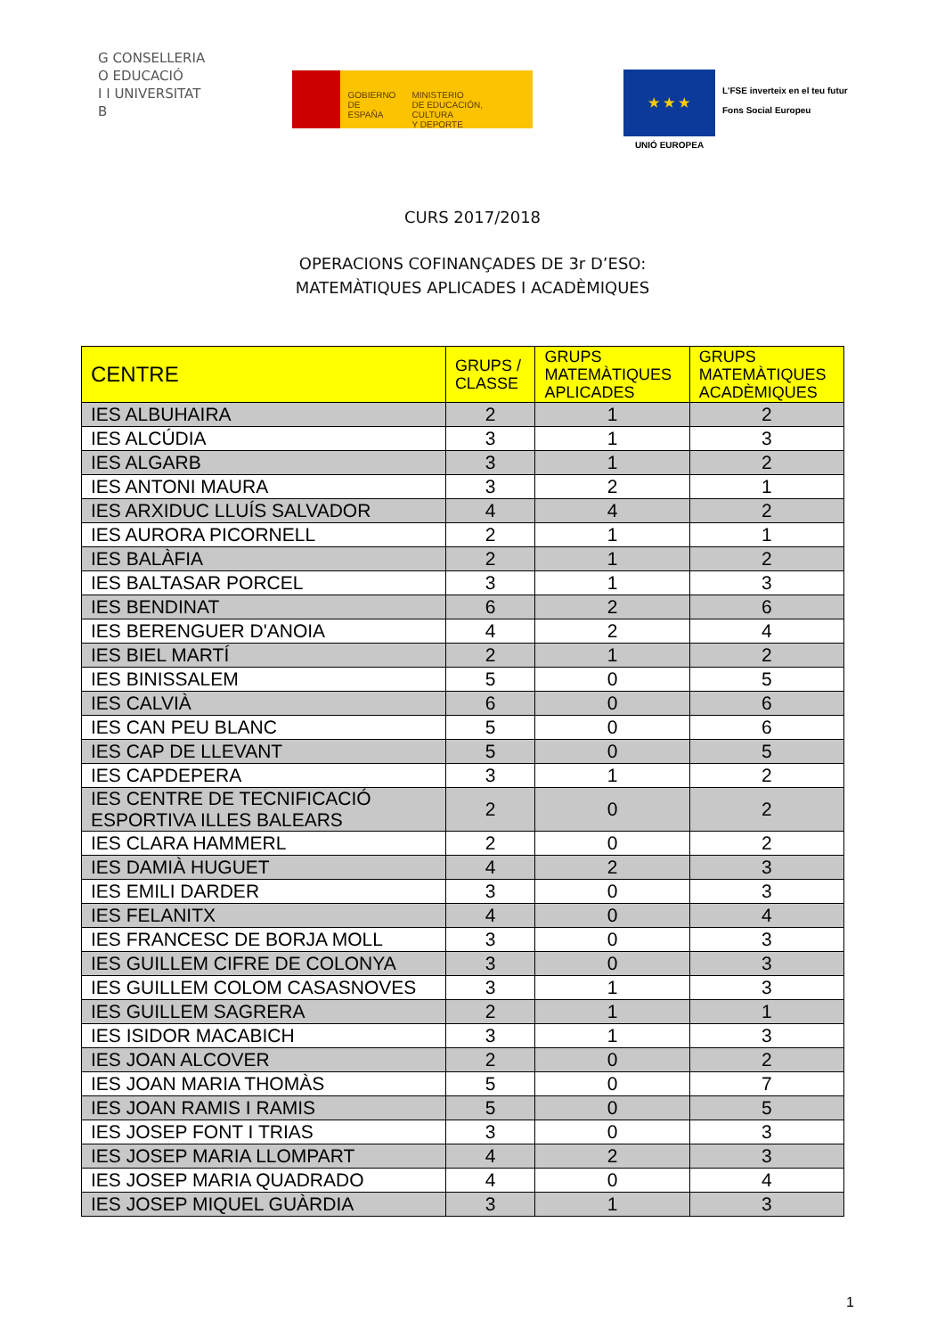G CONSELLERIA
O EDUCACIÓ
I I UNIVERSITAT
B
GOBIERNO
DE ESPAÑA
MINISTERIO
DE EDUCACIÓN, CULTURA
Y DEPORTE
★ ★ ★
UNIÓ EUROPEA
L'FSE inverteix en el teu futur
Fons Social Europeu
CURS 2017/2018
OPERACIONS COFINANÇADES DE 3r D’ESO:
MATEMÀTIQUES APLICADES I ACADÈMIQUES
| CENTRE | GRUPS / CLASSE | GRUPS MATEMÀTIQUES APLICADES | GRUPS MATEMÀTIQUES ACADÈMIQUES |
| --- | --- | --- | --- |
| IES ALBUHAIRA | 2 | 1 | 2 |
| IES ALCÚDIA | 3 | 1 | 3 |
| IES ALGARB | 3 | 1 | 2 |
| IES ANTONI MAURA | 3 | 2 | 1 |
| IES ARXIDUC LLUÍS SALVADOR | 4 | 4 | 2 |
| IES AURORA PICORNELL | 2 | 1 | 1 |
| IES BALÀFIA | 2 | 1 | 2 |
| IES BALTASAR PORCEL | 3 | 1 | 3 |
| IES BENDINAT | 6 | 2 | 6 |
| IES BERENGUER D'ANOIA | 4 | 2 | 4 |
| IES BIEL MARTÍ | 2 | 1 | 2 |
| IES BINISSALEM | 5 | 0 | 5 |
| IES CALVIÀ | 6 | 0 | 6 |
| IES CAN PEU BLANC | 5 | 0 | 6 |
| IES CAP DE LLEVANT | 5 | 0 | 5 |
| IES CAPDEPERA | 3 | 1 | 2 |
| IES CENTRE DE TECNIFICACIÓ ESPORTIVA ILLES BALEARS | 2 | 0 | 2 |
| IES CLARA HAMMERL | 2 | 0 | 2 |
| IES DAMIÀ HUGUET | 4 | 2 | 3 |
| IES EMILI DARDER | 3 | 0 | 3 |
| IES FELANITX | 4 | 0 | 4 |
| IES FRANCESC DE BORJA MOLL | 3 | 0 | 3 |
| IES GUILLEM CIFRE DE COLONYA | 3 | 0 | 3 |
| IES GUILLEM COLOM CASASNOVES | 3 | 1 | 3 |
| IES GUILLEM SAGRERA | 2 | 1 | 1 |
| IES ISIDOR MACABICH | 3 | 1 | 3 |
| IES JOAN ALCOVER | 2 | 0 | 2 |
| IES JOAN MARIA THOMÀS | 5 | 0 | 7 |
| IES JOAN RAMIS I RAMIS | 5 | 0 | 5 |
| IES JOSEP FONT I TRIAS | 3 | 0 | 3 |
| IES JOSEP MARIA LLOMPART | 4 | 2 | 3 |
| IES JOSEP MARIA QUADRADO | 4 | 0 | 4 |
| IES JOSEP MIQUEL GUÀRDIA | 3 | 1 | 3 |
1